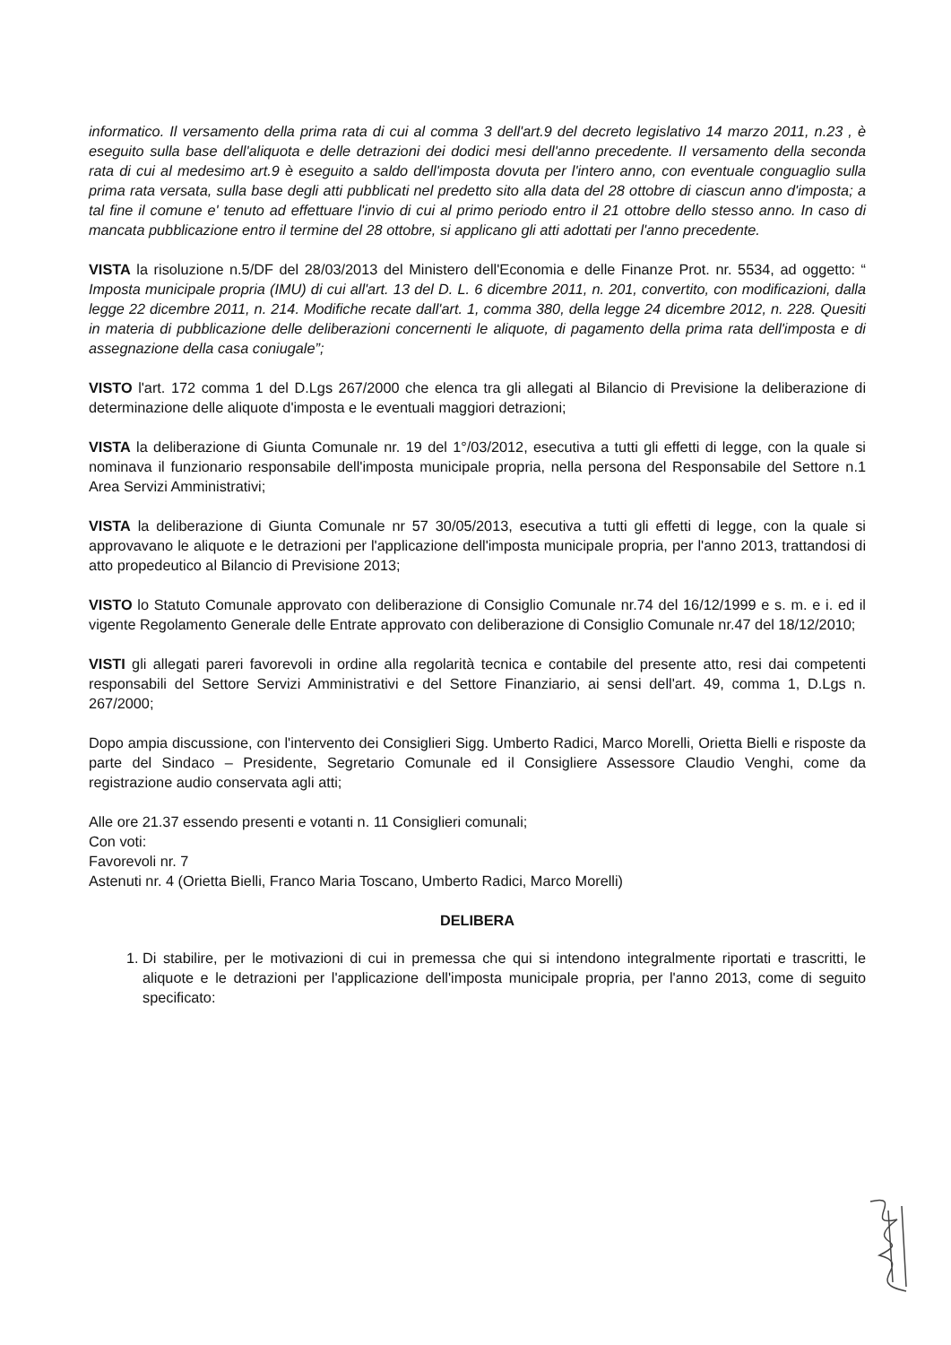informatico. Il versamento della prima rata di cui al comma 3 dell'art.9 del decreto legislativo 14 marzo 2011, n.23 , è eseguito sulla base dell'aliquota e delle detrazioni dei dodici mesi dell'anno precedente. Il versamento della seconda rata di cui al medesimo art.9 è eseguito a saldo dell'imposta dovuta per l'intero anno, con eventuale conguaglio sulla prima rata versata, sulla base degli atti pubblicati nel predetto sito alla data del 28 ottobre di ciascun anno d'imposta; a tal fine il comune e' tenuto ad effettuare l'invio di cui al primo periodo entro il 21 ottobre dello stesso anno. In caso di mancata pubblicazione entro il termine del 28 ottobre, si applicano gli atti adottati per l'anno precedente.
VISTA la risoluzione n.5/DF del 28/03/2013 del Ministero dell'Economia e delle Finanze Prot. nr. 5534, ad oggetto: “ Imposta municipale propria (IMU) di cui all'art. 13 del D. L. 6 dicembre 2011, n. 201, convertito, con modificazioni, dalla legge 22 dicembre 2011, n. 214. Modifiche recate dall'art. 1, comma 380, della legge 24 dicembre 2012, n. 228. Quesiti in materia di pubblicazione delle deliberazioni concernenti le aliquote, di pagamento della prima rata dell'imposta e di assegnazione della casa coniugale”;
VISTO l'art. 172 comma 1 del D.Lgs 267/2000 che elenca tra gli allegati al Bilancio di Previsione la deliberazione di determinazione delle aliquote d'imposta e le eventuali maggiori detrazioni;
VISTA la deliberazione di Giunta Comunale nr. 19 del 1°/03/2012, esecutiva a tutti gli effetti di legge, con la quale si nominava il funzionario responsabile dell'imposta municipale propria, nella persona del Responsabile del Settore n.1 Area Servizi Amministrativi;
VISTA la deliberazione di Giunta Comunale nr 57 30/05/2013, esecutiva a tutti gli effetti di legge, con la quale si approvavano le aliquote e le detrazioni per l'applicazione dell'imposta municipale propria, per l'anno 2013, trattandosi di atto propedeutico al Bilancio di Previsione 2013;
VISTO lo Statuto Comunale approvato con deliberazione di Consiglio Comunale nr.74 del 16/12/1999 e s. m. e i. ed il vigente Regolamento Generale delle Entrate approvato con deliberazione di Consiglio Comunale nr.47 del 18/12/2010;
VISTI gli allegati pareri favorevoli in ordine alla regolarità tecnica e contabile del presente atto, resi dai competenti responsabili del Settore Servizi Amministrativi e del Settore Finanziario, ai sensi dell'art. 49, comma 1, D.Lgs n. 267/2000;
Dopo ampia discussione, con l'intervento dei Consiglieri Sigg. Umberto Radici, Marco Morelli, Orietta Bielli e risposte da parte del Sindaco – Presidente, Segretario Comunale ed il Consigliere Assessore Claudio Venghi, come da registrazione audio conservata agli atti;
Alle ore 21.37 essendo presenti e votanti n. 11 Consiglieri comunali;
Con voti:
Favorevoli nr. 7
Astenuti nr. 4 (Orietta Bielli, Franco Maria Toscano, Umberto Radici, Marco Morelli)
DELIBERA
1. Di stabilire, per le motivazioni di cui in premessa che qui si intendono integralmente riportati e trascritti, le aliquote e le detrazioni per l'applicazione dell'imposta municipale propria, per l'anno 2013, come di seguito specificato: